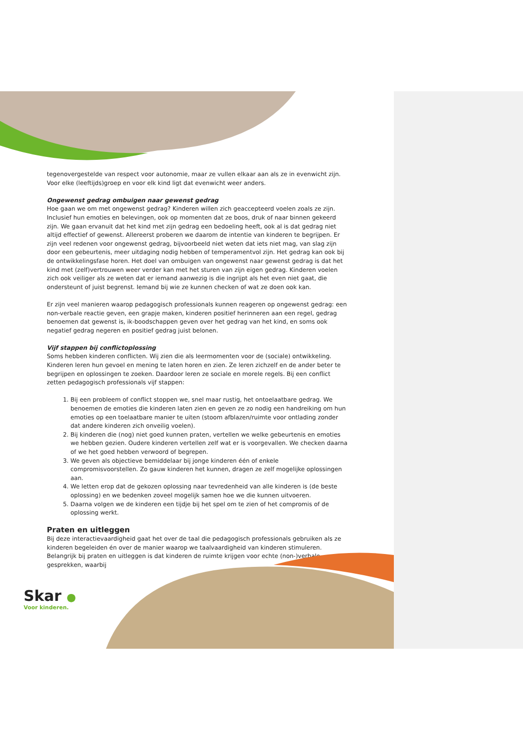tegenovergestelde van respect voor autonomie, maar ze vullen elkaar aan als ze in evenwicht zijn. Voor elke (leeftijds)groep en voor elk kind ligt dat evenwicht weer anders.
Ongewenst gedrag ombuigen naar gewenst gedrag
Hoe gaan we om met ongewenst gedrag? Kinderen willen zich geaccepteerd voelen zoals ze zijn. Inclusief hun emoties en belevingen, ook op momenten dat ze boos, druk of naar binnen gekeerd zijn. We gaan ervanuit dat het kind met zijn gedrag een bedoeling heeft, ook al is dat gedrag niet altijd effectief of gewenst. Allereerst proberen we daarom de intentie van kinderen te begrijpen. Er zijn veel redenen voor ongewenst gedrag, bijvoorbeeld niet weten dat iets niet mag, van slag zijn door een gebeurtenis, meer uitdaging nodig hebben of temperamentvol zijn. Het gedrag kan ook bij de ontwikkelingsfase horen. Het doel van ombuigen van ongewenst naar gewenst gedrag is dat het kind met (zelf)vertrouwen weer verder kan met het sturen van zijn eigen gedrag. Kinderen voelen zich ook veiliger als ze weten dat er iemand aanwezig is die ingrijpt als het even niet gaat, die ondersteunt of juist begrenst. Iemand bij wie ze kunnen checken of wat ze doen ook kan.
Er zijn veel manieren waarop pedagogisch professionals kunnen reageren op ongewenst gedrag: een non-verbale reactie geven, een grapje maken, kinderen positief herinneren aan een regel, gedrag benoemen dat gewenst is, ik-boodschappen geven over het gedrag van het kind, en soms ook negatief gedrag negeren en positief gedrag juist belonen.
Vijf stappen bij conflictoplossing
Soms hebben kinderen conflicten. Wij zien die als leermomenten voor de (sociale) ontwikkeling. Kinderen leren hun gevoel en mening te laten horen en zien. Ze leren zichzelf en de ander beter te begrijpen en oplossingen te zoeken. Daardoor leren ze sociale en morele regels. Bij een conflict zetten pedagogisch professionals vijf stappen:
1. Bij een probleem of conflict stoppen we, snel maar rustig, het ontoelaatbare gedrag. We benoemen de emoties die kinderen laten zien en geven ze zo nodig een handreiking om hun emoties op een toelaatbare manier te uiten (stoom afblazen/ruimte voor ontlading zonder dat andere kinderen zich onveilig voelen).
2. Bij kinderen die (nog) niet goed kunnen praten, vertellen we welke gebeurtenis en emoties we hebben gezien. Oudere kinderen vertellen zelf wat er is voorgevallen. We checken daarna of we het goed hebben verwoord of begrepen.
3. We geven als objectieve bemiddelaar bij jonge kinderen één of enkele compromisvoorstellen. Zo gauw kinderen het kunnen, dragen ze zelf mogelijke oplossingen aan.
4. We letten erop dat de gekozen oplossing naar tevredenheid van alle kinderen is (de beste oplossing) en we bedenken zoveel mogelijk samen hoe we die kunnen uitvoeren.
5. Daarna volgen we de kinderen een tijdje bij het spel om te zien of het compromis of de oplossing werkt.
Praten en uitleggen
Bij deze interactievaardigheid gaat het over de taal die pedagogisch professionals gebruiken als ze kinderen begeleiden én over de manier waarop we taalvaardigheid van kinderen stimuleren. Belangrijk bij praten en uitleggen is dat kinderen de ruimte krijgen voor echte (non-)verbale gesprekken, waarbij
Skar ●
Voor kinderen.